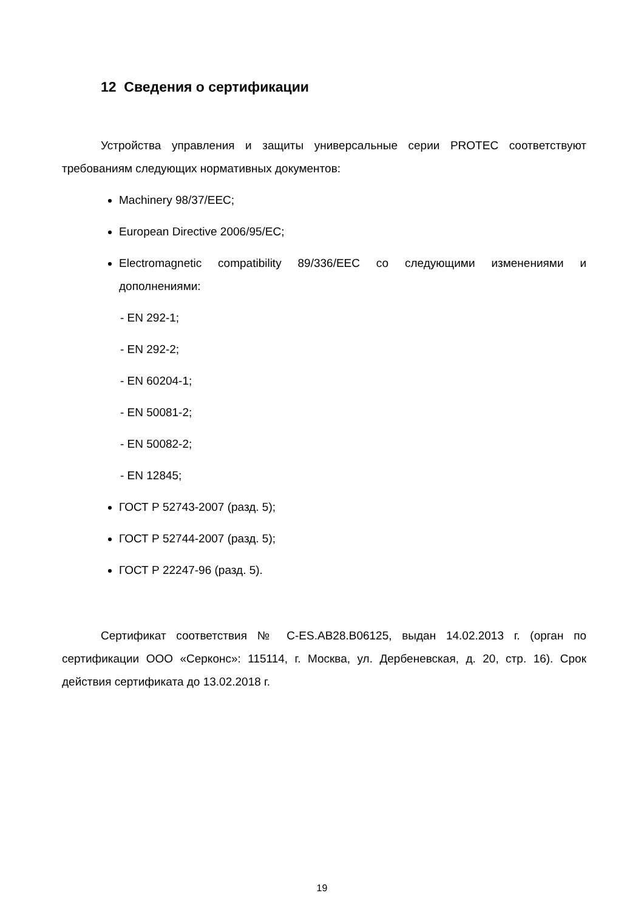12 Сведения о сертификации
Устройства управления и защиты универсальные серии PROTEC соответствуют требованиям следующих нормативных документов:
Machinery 98/37/EEC;
European Directive 2006/95/EC;
Electromagnetic compatibility 89/336/EEC со следующими изменениями и дополнениями:
- EN 292-1;
- EN 292-2;
- EN 60204-1;
- EN 50081-2;
- EN 50082-2;
- EN 12845;
ГОСТ Р 52743-2007 (разд. 5);
ГОСТ Р 52744-2007 (разд. 5);
ГОСТ Р 22247-96 (разд. 5).
Сертификат соответствия № C-ES.AB28.B06125, выдан 14.02.2013 г. (орган по сертификации ООО «Серконс»: 115114, г. Москва, ул. Дербеневская, д. 20, стр. 16). Срок действия сертификата до 13.02.2018 г.
19